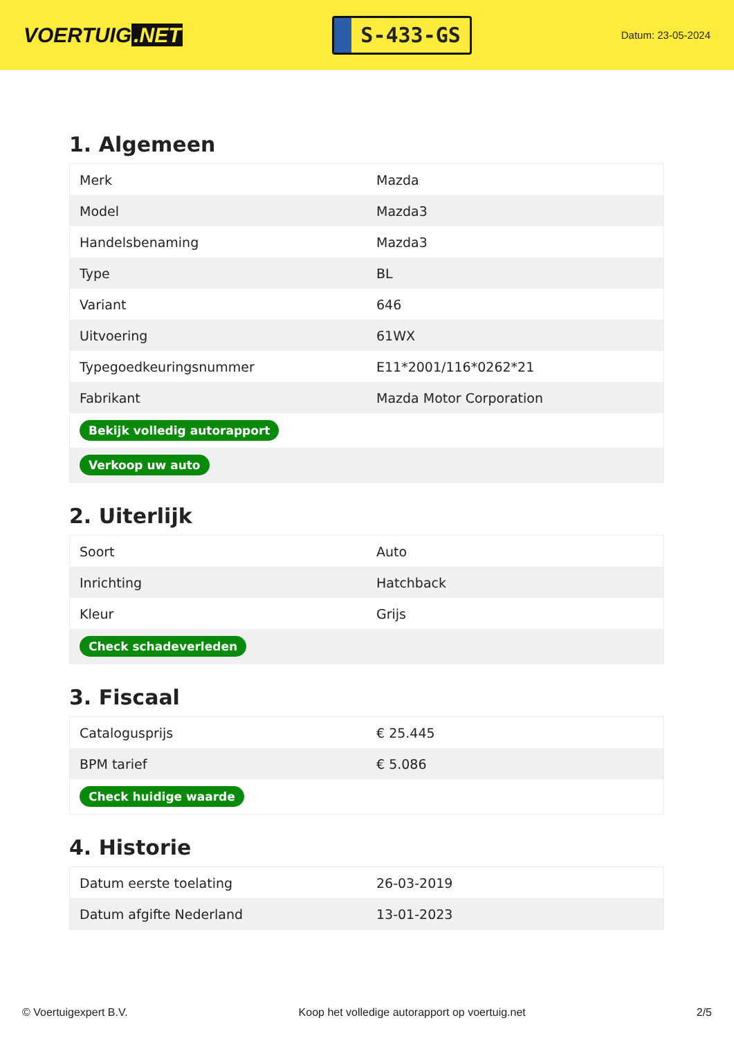VOERTUIG.NET
S-433-GS
Datum: 23-05-2024
1. Algemeen
| Merk | Mazda |
| Model | Mazda3 |
| Handelsbenaming | Mazda3 |
| Type | BL |
| Variant | 646 |
| Uitvoering | 61WX |
| Typegoedkeuringsnummer | E11*2001/116*0262*21 |
| Fabrikant | Mazda Motor Corporation |
| Bekijk volledig autorapport | |
| Verkoop uw auto | |
2. Uiterlijk
| Soort | Auto |
| Inrichting | Hatchback |
| Kleur | Grijs |
| Check schadeverleden | |
3. Fiscaal
| Catalogusprijs | € 25.445 |
| BPM tarief | € 5.086 |
| Check huidige waarde | |
4. Historie
| Datum eerste toelating | 26-03-2019 |
| Datum afgifte Nederland | 13-01-2023 |
© Voertuigexpert B.V. Koop het volledige autorapport op voertuig.net 2/5